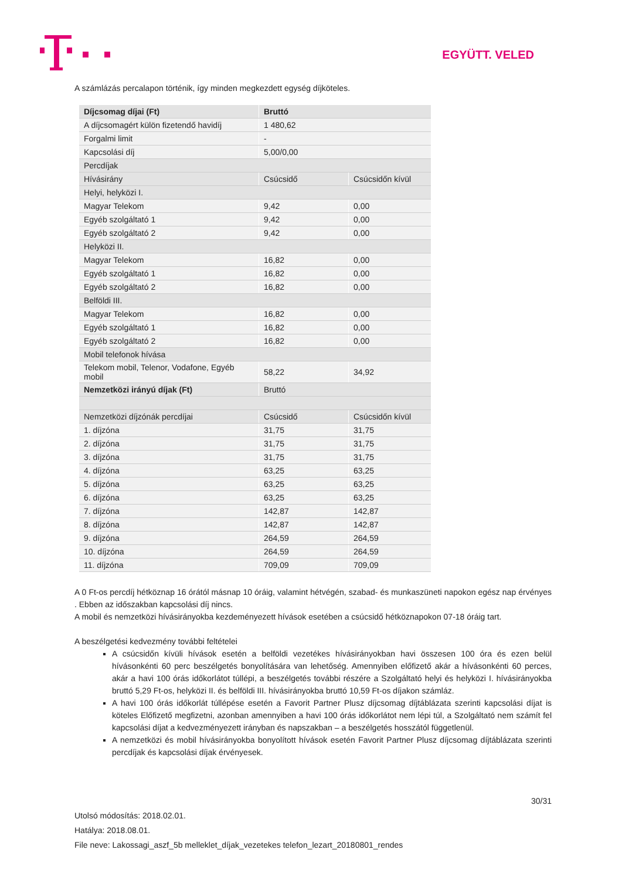EGYÜTT. VELED
A számlázás percalapon történik, így minden megkezdett egység díjköteles.
| Díjcsomag díjai (Ft) | Bruttó | |
| A díjcsomagért külön fizetendő havidíj | 1 480,62 | |
| Forgalmi limit | - | |
| Kapcsolási díj | 5,00/0,00 | |
| Percdíjak | | |
| Hívásirány | Csúcsidő | Csúcsidőn kívül |
| Helyi, helyközi I. | | |
| Magyar Telekom | 9,42 | 0,00 |
| Egyéb szolgáltató 1 | 9,42 | 0,00 |
| Egyéb szolgáltató 2 | 9,42 | 0,00 |
| Helyközi II. | | |
| Magyar Telekom | 16,82 | 0,00 |
| Egyéb szolgáltató 1 | 16,82 | 0,00 |
| Egyéb szolgáltató 2 | 16,82 | 0,00 |
| Belföldi III. | | |
| Magyar Telekom | 16,82 | 0,00 |
| Egyéb szolgáltató 1 | 16,82 | 0,00 |
| Egyéb szolgáltató 2 | 16,82 | 0,00 |
| Mobil telefonok hívása | | |
| Telekom mobil, Telenor, Vodafone, Egyéb mobil | 58,22 | 34,92 |
| Nemzetközi irányú díjak (Ft) | Bruttó | |
| Nemzetközi díjzónák percdíjai | Csúcsidő | Csúcsidőn kívül |
| 1. díjzóna | 31,75 | 31,75 |
| 2. díjzóna | 31,75 | 31,75 |
| 3. díjzóna | 31,75 | 31,75 |
| 4. díjzóna | 63,25 | 63,25 |
| 5. díjzóna | 63,25 | 63,25 |
| 6. díjzóna | 63,25 | 63,25 |
| 7. díjzóna | 142,87 | 142,87 |
| 8. díjzóna | 142,87 | 142,87 |
| 9. díjzóna | 264,59 | 264,59 |
| 10. díjzóna | 264,59 | 264,59 |
| 11. díjzóna | 709,09 | 709,09 |
A 0 Ft-os percdíj hétköznap 16 órától másnap 10 óráig, valamint hétvégén, szabad- és munkaszüneti napokon egész nap érvényes . Ebben az időszakban kapcsolási díj nincs.
A mobil és nemzetközi hívásirányokba kezdeményezett hívások esetében a csúcsidő hétköznapokon 07-18 óráig tart.
A beszélgetési kedvezmény további feltételei
A csúcsidőn kívüli hívások esetén a belföldi vezetékes hívásirányokban havi összesen 100 óra és ezen belül hívásonkénti 60 perc beszélgetés bonyolítására van lehetőség. Amennyiben előfizető akár a hívásonkénti 60 perces, akár a havi 100 órás időkorlátot túllépi, a beszélgetés további részére a Szolgáltató helyi és helyközi I. hívásirányokba bruttó 5,29 Ft-os, helyközi II. és belföldi III. hívásirányokba bruttó 10,59 Ft-os díjakon számláz.
A havi 100 órás időkorlát túllépése esetén a Favorit Partner Plusz díjcsomag díjtáblázata szerinti kapcsolási díjat is köteles Előfizető megfizetni, azonban amennyiben a havi 100 órás időkorlátot nem lépi túl, a Szolgáltató nem számít fel kapcsolási díjat a kedvezményezett irányban és napszakban – a beszélgetés hosszától függetlenül.
A nemzetközi és mobil hívásirányokba bonyolított hívások esetén Favorit Partner Plusz díjcsomag díjtáblázata szerinti percdíjak és kapcsolási díjak érvényesek.
30/31
Utolsó módosítás: 2018.02.01.
Hatálya: 2018.08.01.
File neve: Lakossagi_aszf_5b melleklet_díjak_vezetekes telefon_lezart_20180801_rendes